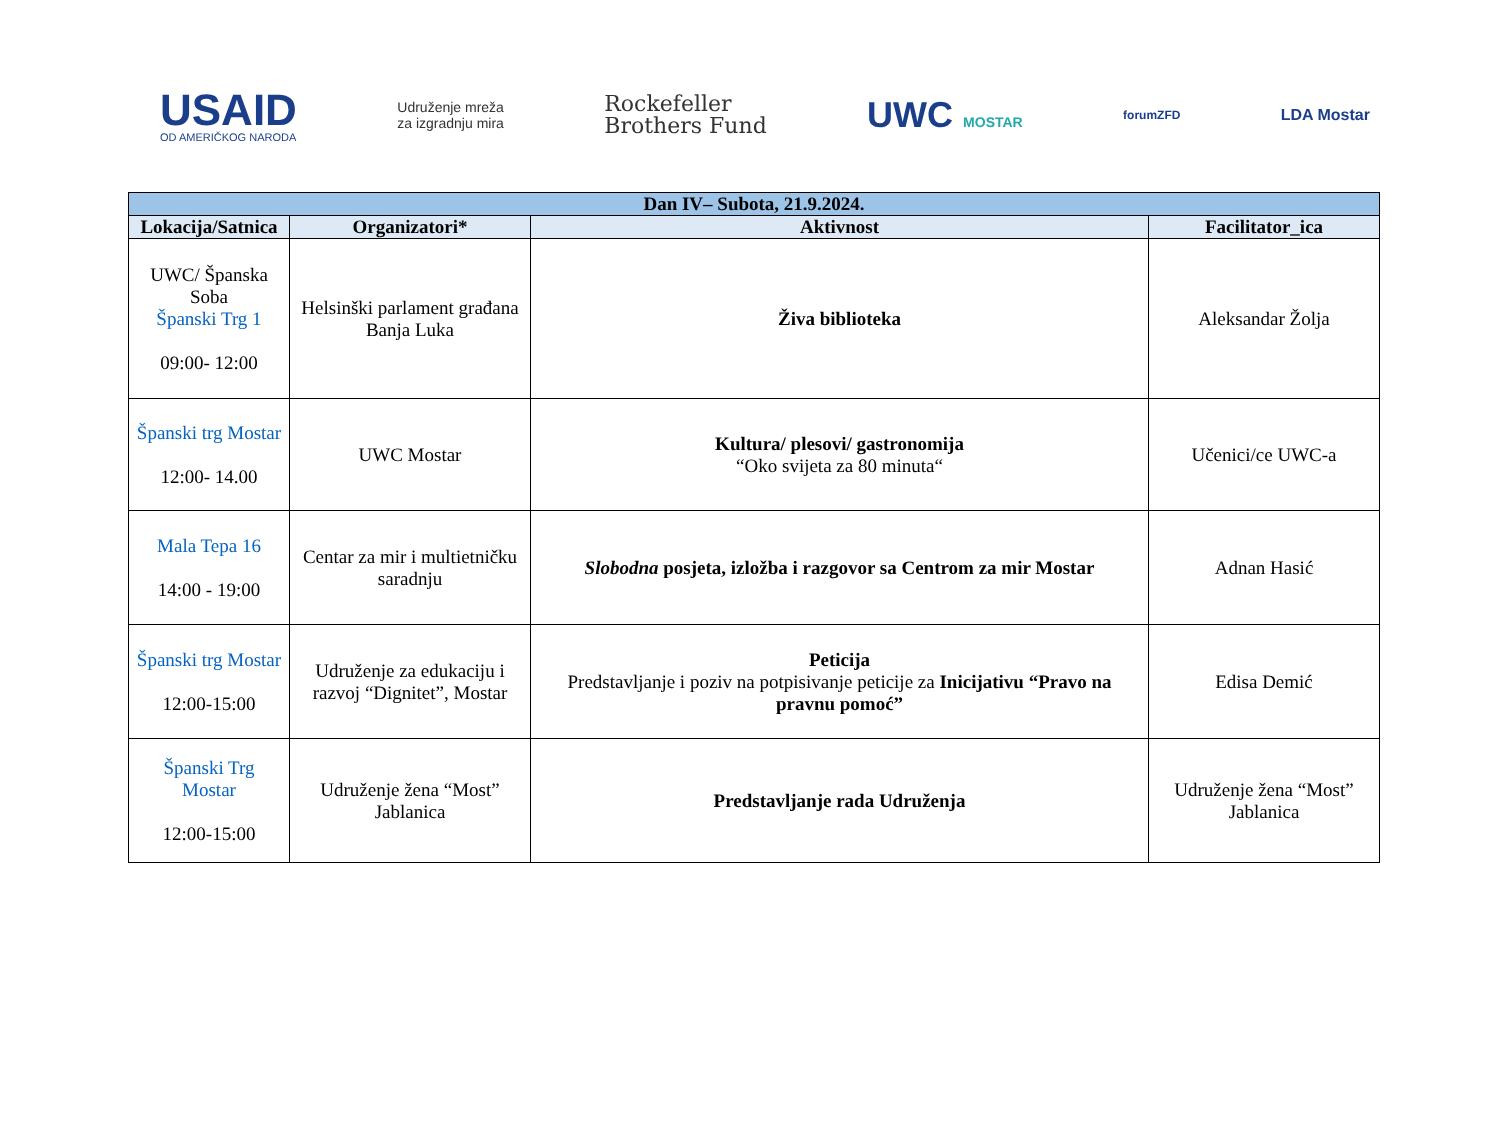USAID
OD AMERIČKOG NARODA
Udruženje mreža
za izgradnju mira
Rockefeller
Brothers Fund
UWC MOSTAR
forumZFD
LDA Mostar
| Dan IV– Subota, 21.9.2024. | | | |
| --- | --- | --- | --- |
| Lokacija/Satnica | Organizatori* | Aktivnost | Facilitator_ica |
| UWC/ Španska Soba Španski Trg 1 09:00- 12:00 | Helsinški parlament građana Banja Luka | Živa biblioteka | Aleksandar Žolja |
| Španski trg Mostar 12:00- 14.00 | UWC Mostar | Kultura/ plesovi/ gastronomija “Oko svijeta za 80 minuta“ | Učenici/ce UWC-a |
| Mala Tepa 16 14:00 - 19:00 | Centar za mir i multietničku saradnju | Slobodna posjeta, izložba i razgovor sa Centrom za mir Mostar | Adnan Hasić |
| Španski trg Mostar 12:00-15:00 | Udruženje za edukaciju i razvoj “Dignitet”, Mostar | Peticija Predstavljanje i poziv na potpisivanje peticije za Inicijativu “Pravo na pravnu pomoć” | Edisa Demić |
| Španski Trg Mostar 12:00-15:00 | Udruženje žena “Most” Jablanica | Predstavljanje rada Udruženja | Udruženje žena “Most” Jablanica |